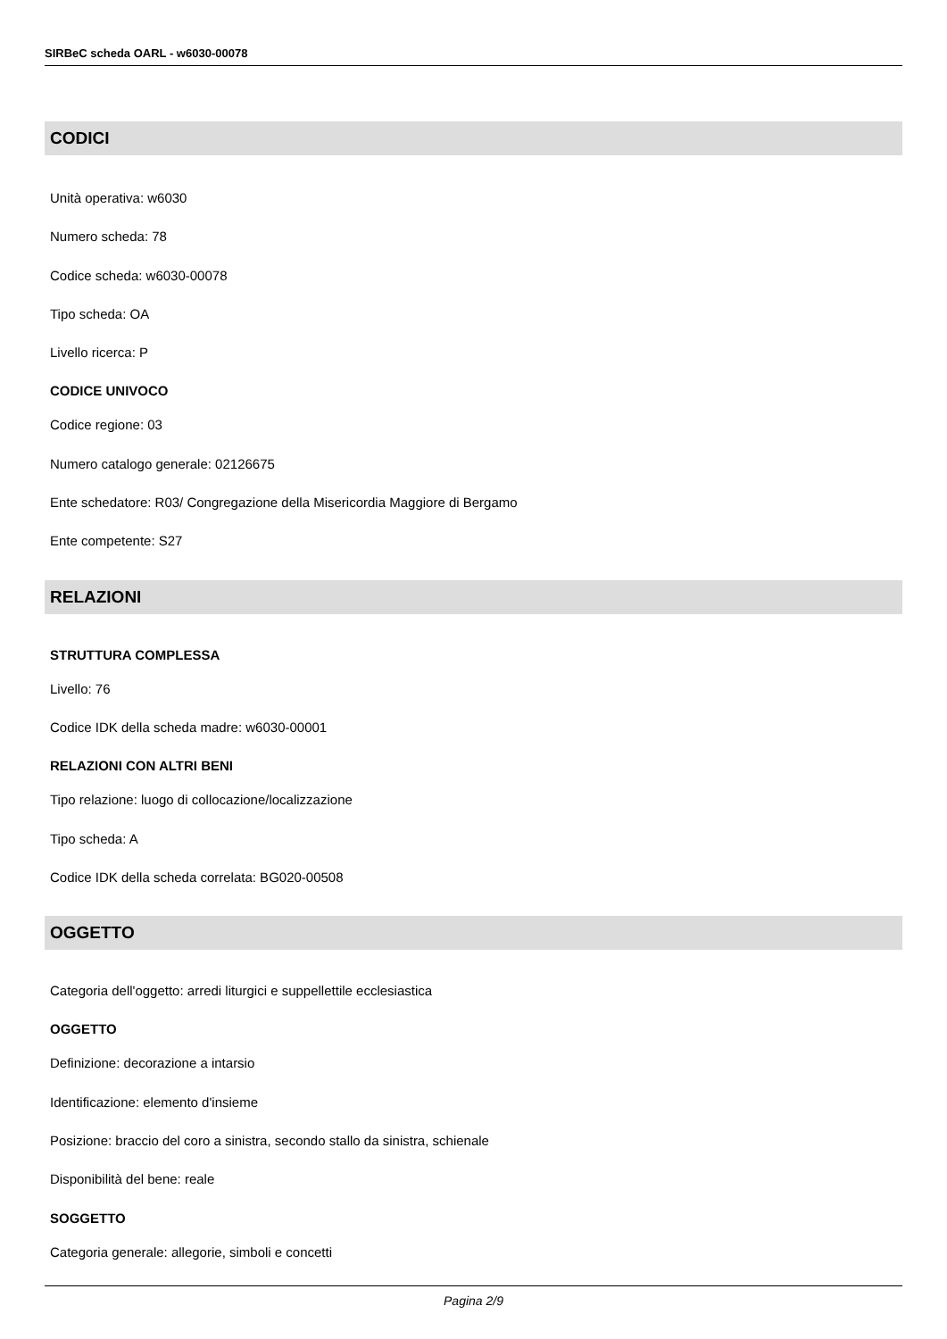SIRBeC scheda OARL - w6030-00078
CODICI
Unità operativa: w6030
Numero scheda: 78
Codice scheda: w6030-00078
Tipo scheda: OA
Livello ricerca: P
CODICE UNIVOCO
Codice regione: 03
Numero catalogo generale: 02126675
Ente schedatore: R03/ Congregazione della Misericordia Maggiore di Bergamo
Ente competente: S27
RELAZIONI
STRUTTURA COMPLESSA
Livello: 76
Codice IDK della scheda madre: w6030-00001
RELAZIONI CON ALTRI BENI
Tipo relazione: luogo di collocazione/localizzazione
Tipo scheda: A
Codice IDK della scheda correlata: BG020-00508
OGGETTO
Categoria dell'oggetto: arredi liturgici e suppellettile ecclesiastica
OGGETTO
Definizione: decorazione a intarsio
Identificazione: elemento d'insieme
Posizione: braccio del coro a sinistra, secondo stallo da sinistra, schienale
Disponibilità del bene: reale
SOGGETTO
Categoria generale: allegorie, simboli e concetti
Pagina 2/9